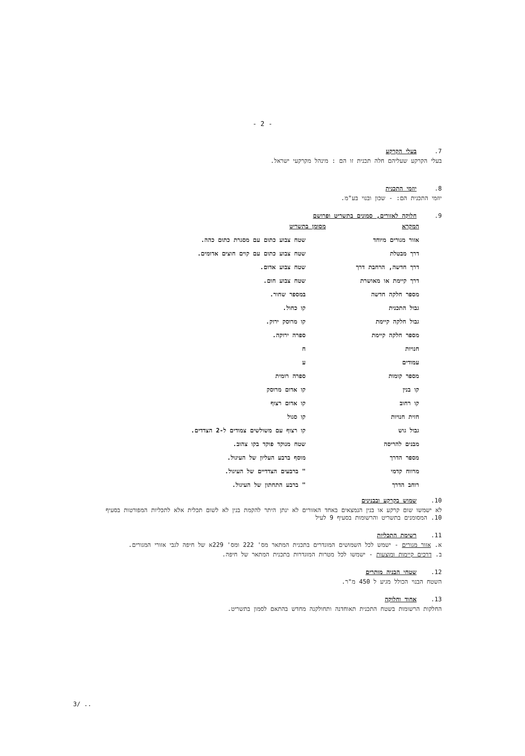- 2 -
7. בעלי הקרקע
בעלי הקרקע שעליהם חלה תכנית זו הם : מינהל מקרקעי ישראל.
8. יוזמי התכנית
יוזמי התכנית הם: - שכון ובנוי בע"מ.
9. חלוקה לאזורים, סמונים בתשריט ופרושם
| המקרא | מסומן בתשריט |
| --- | --- |
| אזור מגורים מיוחד | שטח צבוע כתום עם מסגרת כתום כהה. |
| דרך מבטלת | שטח צבוע כתום עם קוים חוצים אדומים. |
| דרך חדשה, הרחבת דרך | שטח צבוע אדום. |
| דרך קיימת או מאושרת | שטח צבוע חום. |
| מספר חלקה חדשה | במספר שחור. |
| גבול התכנית | קו כחול. |
| גבול חלקה קיימת | קו מרוסק ירוק. |
| מספר חלקה קיימת | ספרה ירוקה. |
| חנויות | ח |
| עמודים | ע |
| מספר קומות | ספרה רומית |
| קו בנין | קו אדום מרוסק |
| קו רחוב | קו אדום רצוף |
| חזית חנויות | קו סגול |
| גבול גוש | קו רצוף עם משולשים צמודים ל-2 הצדדים. |
| מבנים להריסה | שטח מנוקד פוקד בקו צהוב. |
| מספר הדרך | מוסף ברבע העליון של העיגול. |
| מרווח קדמי | " ברבעים הצדדיים של העיגול. |
| רוחב הדרך | " ברבע התחתון של העיגול. |
10. שמוש בקרקע ובבנינים
לא ישמשו שום קרקע או בנין הנמצאים באחד האזורים לא ינתן היתר להקמת בנין לא לשום תכלית אלא לתכליות המפורטות בסעיף 10. המסומנים בתשריט והרשומות בסעיף 9 לעיל
11. רשימת התכליות
א. אזור מגורים - ישמש לכל השמושים המוגדרים בתכנית המתאר מס' 222 ומס' 229א של חיפה לגבי אזורי המגורים.
ב. דרכים קיימות ומוצעות - ישמשו לכל מטרות המוגדרות בתכנית המתאר של חיפה.
12. שטחי הבניה מותרים
השטח הבנוי הכולל מגיע ל 450 מ"ר.
13. אחוד וחלוקה
החלקות הרשומות בשטח התכנית תאוחדנה ותחולקנה מחדש בהתאם לסמון בתשריט.
3/ ..